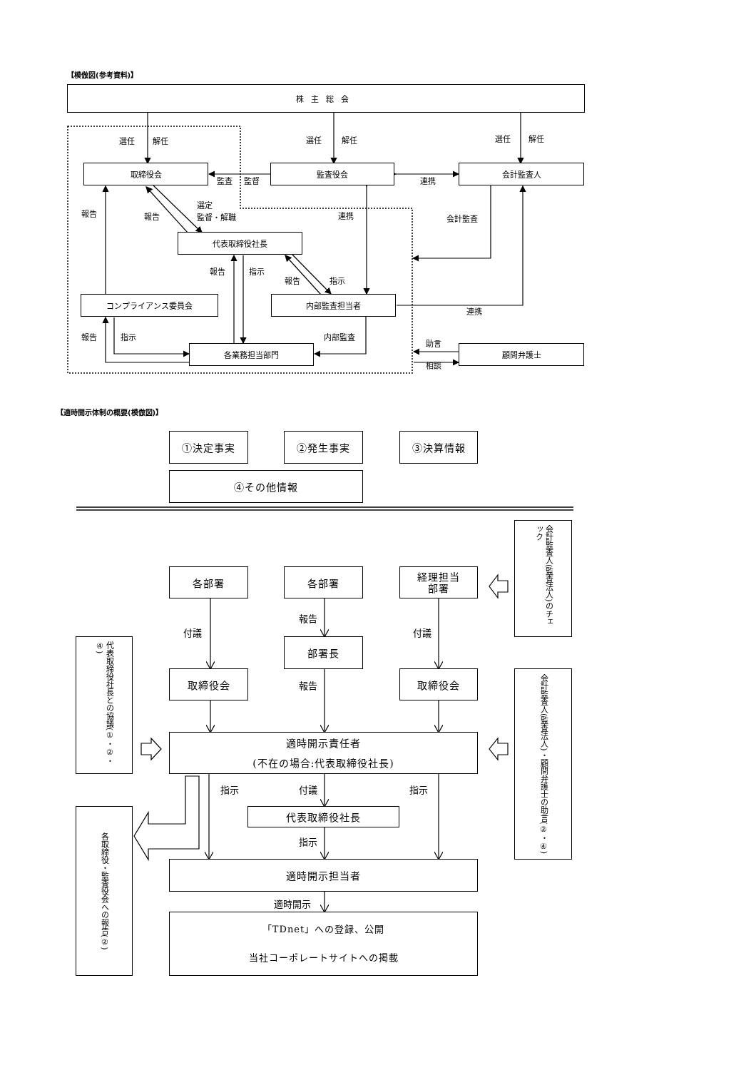【模倣図(参考資料)】
株主総会
選任
解任
選任
解任
選任
解任
取締役会
監査役会
会計監査人
監査
監督
連携
選定
監督・解職
報告
報告
連携
会計監査
代表取締役社長
報告
指示
報告
指示
コンプライアンス委員会
内部監査担当者
連携
報告
指示
内部監査
助言
各業務担当部門
顧問弁護士
相談
【適時開示体制の概要(模倣図)】
①決定事実
②発生事実
③決算情報
④その他情報
会計監査人(監査法人)のチェック
各部署
各部署
経理担当
部署
報告
付議
付議
代表取締役社長との協議(①・②・④)
部署長
取締役会
報告
取締役会
会計監査人(監査法人)・顧問弁護士の助言(②・④)
適時開示責任者
(不在の場合:代表取締役社長)
指示
付議
指示
代表取締役社長
各取締役・監査役会への報告(②)
指示
適時開示担当者
適時開示
「TDnet」への登録、公開
当社コーポレートサイトへの掲載